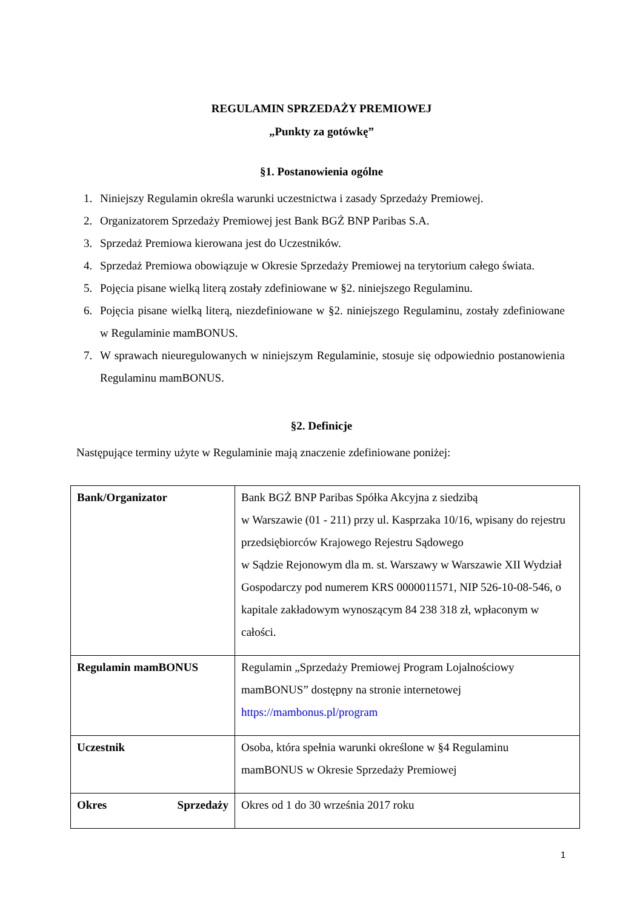REGULAMIN SPRZEDAŻY PREMIOWEJ
„Punkty za gotówkę”
§1. Postanowienia ogólne
1. Niniejszy Regulamin określa warunki uczestnictwa i zasady Sprzedaży Premiowej.
2. Organizatorem Sprzedaży Premiowej jest Bank BGŻ BNP Paribas S.A.
3. Sprzedaż Premiowa kierowana jest do Uczestników.
4. Sprzedaż Premiowa obowiązuje w Okresie Sprzedaży Premiowej na terytorium całego świata.
5. Pojęcia pisane wielką literą zostały zdefiniowane w §2. niniejszego Regulaminu.
6. Pojęcia pisane wielką literą, niezdefiniowane w §2. niniejszego Regulaminu, zostały zdefiniowane w Regulaminie mamBONUS.
7. W sprawach nieuregulowanych w niniejszym Regulaminie, stosuje się odpowiednio postanowienia Regulaminu mamBONUS.
§2. Definicje
Następujące terminy użyte w Regulaminie mają znaczenie zdefiniowane poniżej:
| Bank/Organizator | Bank BGŻ BNP Paribas Spółka Akcyjna z siedzibą w Warszawie (01 - 211) przy ul. Kasprzaka 10/16, wpisany do rejestru przedsiębiorców Krajowego Rejestru Sądowego w Sądzie Rejonowym dla m. st. Warszawy w Warszawie XII Wydział Gospodarczy pod numerem KRS 0000011571, NIP 526-10-08-546, o kapitale zakładowym wynoszącym 84 238 318 zł, wpłaconym w całości. |
| Regulamin mamBONUS | Regulamin „Sprzedaży Premiowej Program Lojalnościowy mamBONUS” dostępny na stronie internetowej https://mambonus.pl/program |
| Uczestnik | Osoba, która spełnia warunki określone w §4 Regulaminu mamBONUS w Okresie Sprzedaży Premiowej |
| Okres Sprzedaży | Okres od 1 do 30 września 2017 roku |
1